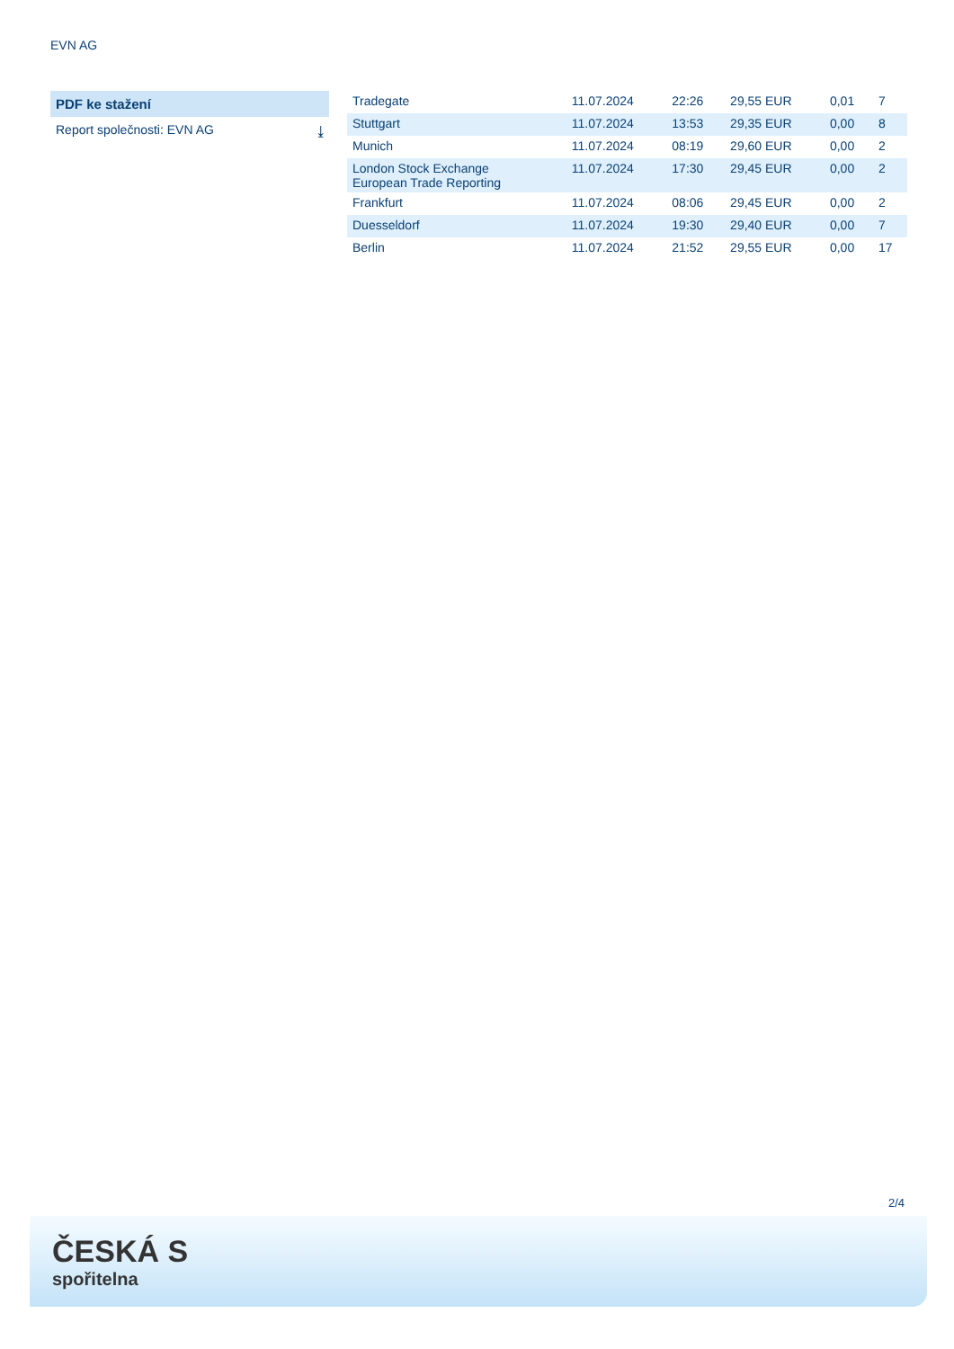EVN AG
PDF ke stažení
Report společnosti: EVN AG ⤓
| Tradegate | 11.07.2024 | 22:26 | 29,55 EUR | 0,01 | 7 |
| Stuttgart | 11.07.2024 | 13:53 | 29,35 EUR | 0,00 | 8 |
| Munich | 11.07.2024 | 08:19 | 29,60 EUR | 0,00 | 2 |
| London Stock Exchange European Trade Reporting | 11.07.2024 | 17:30 | 29,45 EUR | 0,00 | 2 |
| Frankfurt | 11.07.2024 | 08:06 | 29,45 EUR | 0,00 | 2 |
| Duesseldorf | 11.07.2024 | 19:30 | 29,40 EUR | 0,00 | 7 |
| Berlin | 11.07.2024 | 21:52 | 29,55 EUR | 0,00 | 17 |
2/4
ČESKÁ S
spořitelna